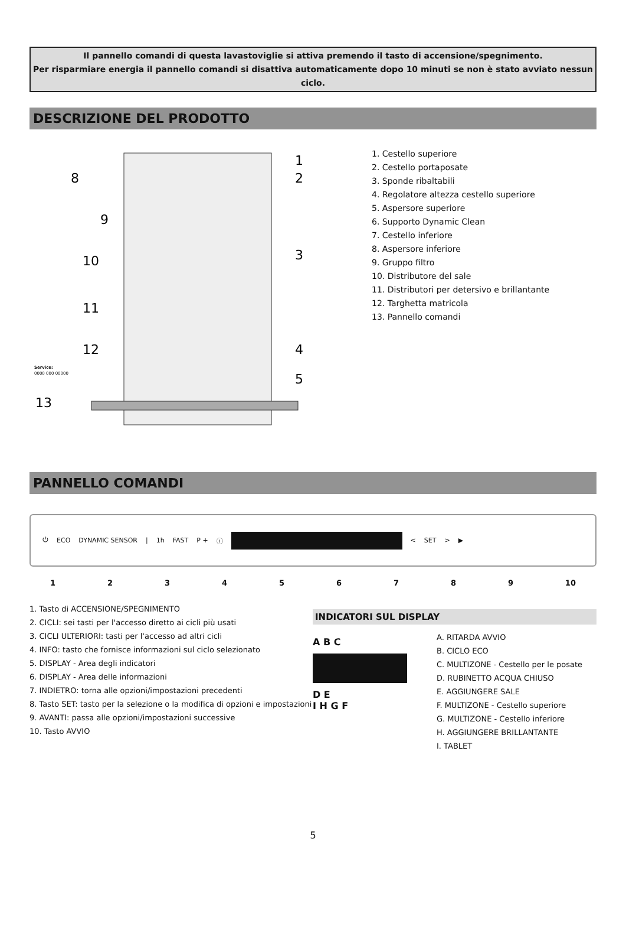Il pannello comandi di questa lavastoviglie si attiva premendo il tasto di accensione/spegnimento.
Per risparmiare energia il pannello comandi si disattiva automaticamente dopo 10 minuti se non è stato avviato nessun ciclo.
DESCRIZIONE DEL PRODOTTO
13
1
2
3
4
5
8
9
10
11
12
Service:
0000 000 00000
1. Cestello superiore
2. Cestello portaposate
3. Sponde ribaltabili
4. Regolatore altezza cestello superiore
5. Aspersore superiore
6. Supporto Dynamic Clean
7. Cestello inferiore
8. Aspersore inferiore
9. Gruppo filtro
10. Distributore del sale
11. Distributori per detersivo e brillantante
12. Targhetta matricola
13. Pannello comandi
PANNELLO COMANDI
⏻ ECO DYNAMIC SENSOR | 1h FAST P + ⓘ < SET > ▶
123456789 10
1. Tasto di ACCENSIONE/SPEGNIMENTO
2. CICLI: sei tasti per l'accesso diretto ai cicli più usati
3. CICLI ULTERIORI: tasti per l'accesso ad altri cicli
4. INFO: tasto che fornisce informazioni sul ciclo selezionato
5. DISPLAY - Area degli indicatori
6. DISPLAY - Area delle informazioni
7. INDIETRO: torna alle opzioni/impostazioni precedenti
8. Tasto SET: tasto per la selezione o la modifica di opzioni e impostazioni
9. AVANTI: passa alle opzioni/impostazioni successive
10. Tasto AVVIO
INDICATORI SUL DISPLAY
A B C
D E
I H G F
A. RITARDA AVVIO
B. CICLO ECO
C. MULTIZONE - Cestello per le posate
D. RUBINETTO ACQUA CHIUSO
E. AGGIUNGERE SALE
F. MULTIZONE - Cestello superiore
G. MULTIZONE - Cestello inferiore
H. AGGIUNGERE BRILLANTANTE
I. TABLET
5